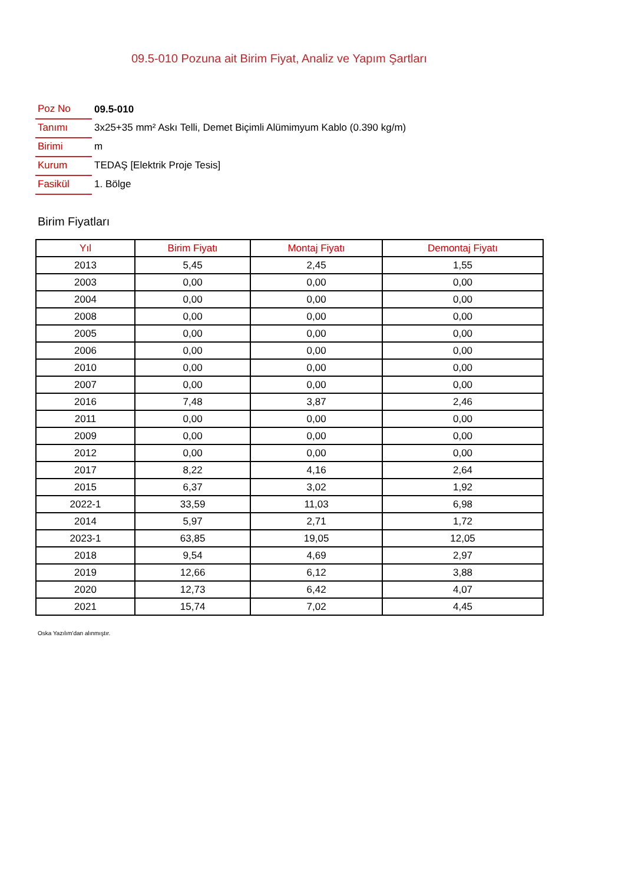09.5-010 Pozuna ait Birim Fiyat, Analiz ve Yapım Şartları
| Poz No | 09.5-010 |
| Tanımı | 3x25+35 mm² Askı Telli, Demet Biçimli Alümimyum Kablo (0.390 kg/m) |
| Birimi | m |
| Kurum | TEDAŞ [Elektrik Proje Tesis] |
| Fasikül | 1. Bölge |
Birim Fiyatları
| Yıl | Birim Fiyatı | Montaj Fiyatı | Demontaj Fiyatı |
| --- | --- | --- | --- |
| 2013 | 5,45 | 2,45 | 1,55 |
| 2003 | 0,00 | 0,00 | 0,00 |
| 2004 | 0,00 | 0,00 | 0,00 |
| 2008 | 0,00 | 0,00 | 0,00 |
| 2005 | 0,00 | 0,00 | 0,00 |
| 2006 | 0,00 | 0,00 | 0,00 |
| 2010 | 0,00 | 0,00 | 0,00 |
| 2007 | 0,00 | 0,00 | 0,00 |
| 2016 | 7,48 | 3,87 | 2,46 |
| 2011 | 0,00 | 0,00 | 0,00 |
| 2009 | 0,00 | 0,00 | 0,00 |
| 2012 | 0,00 | 0,00 | 0,00 |
| 2017 | 8,22 | 4,16 | 2,64 |
| 2015 | 6,37 | 3,02 | 1,92 |
| 2022-1 | 33,59 | 11,03 | 6,98 |
| 2014 | 5,97 | 2,71 | 1,72 |
| 2023-1 | 63,85 | 19,05 | 12,05 |
| 2018 | 9,54 | 4,69 | 2,97 |
| 2019 | 12,66 | 6,12 | 3,88 |
| 2020 | 12,73 | 6,42 | 4,07 |
| 2021 | 15,74 | 7,02 | 4,45 |
Oska Yazılım'dan alınmıştır.